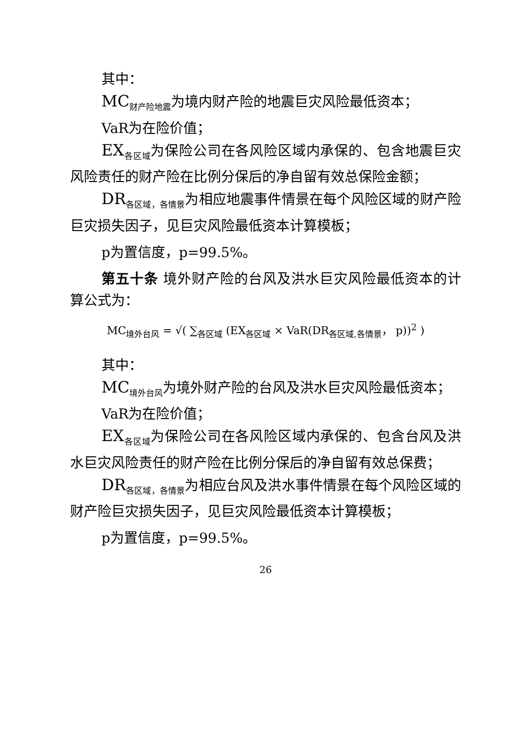其中：
MC<sub>财产险地震</sub>为境内财产险的地震巨灾风险最低资本；
VaR为在险价值；
EX<sub>各区域</sub>为保险公司在各风险区域内承保的、包含地震巨灾风险责任的财产险在比例分保后的净自留有效总保险金额；
DR<sub>各区域，各情景</sub>为相应地震事件情景在每个风险区域的财产险巨灾损失因子，见巨灾风险最低资本计算模板；
p为置信度，p=99.5%。
第五十条 境外财产险的台风及洪水巨灾风险最低资本的计算公式为：
MC<sub>境外台风</sub> = √( ∑<sub>各区域</sub> (EX<sub>各区域</sub> × VaR(DR<sub>各区域,各情景</sub>， p))<sup>2</sup> )
其中：
MC<sub>境外台风</sub>为境外财产险的台风及洪水巨灾风险最低资本；
VaR为在险价值；
EX<sub>各区域</sub>为保险公司在各风险区域内承保的、包含台风及洪水巨灾风险责任的财产险在比例分保后的净自留有效总保费；
DR<sub>各区域，各情景</sub>为相应台风及洪水事件情景在每个风险区域的财产险巨灾损失因子，见巨灾风险最低资本计算模板；
p为置信度，p=99.5%。
26